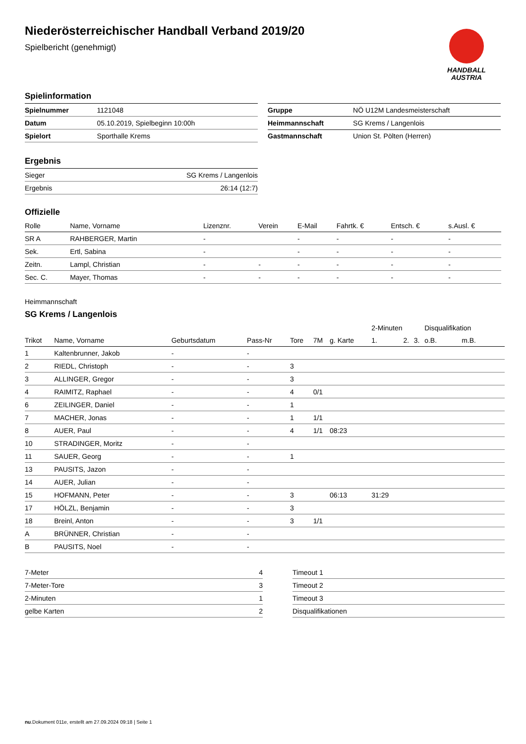HANDBALL
AUSTRIA
Niederösterreichischer Handball Verband 2019/20
Spielbericht (genehmigt)
Spielinformation
| Spielnummer | 1121048 |
| Datum | 05.10.2019, Spielbeginn 10:00h |
| Spielort | Sporthalle Krems |
| Gruppe | NÖ U12M Landesmeisterschaft |
| Heimmannschaft | SG Krems / Langenlois |
| Gastmannschaft | Union St. Pölten (Herren) |
Ergebnis
| Sieger | SG Krems / Langenlois |
| Ergebnis | 26:14 (12:7) |
Offizielle
| Rolle | Name, Vorname | Lizenznr. | Verein | E-Mail | Fahrtk. € | Entsch. € | s.Ausl. € |
| --- | --- | --- | --- | --- | --- | --- | --- |
| SR A | RAHBERGER, Martin | - | | - | - | - | - |
| Sek. | Ertl, Sabina | - | | - | - | - | - |
| Zeitn. | Lampl, Christian | - | - | - | - | - | - |
| Sec. C. | Mayer, Thomas | - | - | - | - | - | - |
Heimmannschaft
SG Krems / Langenlois
| | | | | | | | 2-Minuten | | | Disqualifikation | |
| --- | --- | --- | --- | --- | --- | --- | --- | --- | --- | --- | --- |
| Trikot | Name, Vorname | Geburtsdatum | Pass-Nr | Tore | 7M | g. Karte | 1. | 2. | 3. | o.B. | m.B. |
| 1 | Kaltenbrunner, Jakob | - | - | | | | | | | | |
| 2 | RIEDL, Christoph | - | - | 3 | | | | | | | |
| 3 | ALLINGER, Gregor | - | - | 3 | | | | | | | |
| 4 | RAIMITZ, Raphael | - | - | 4 | 0/1 | | | | | | |
| 6 | ZEILINGER, Daniel | - | - | 1 | | | | | | | |
| 7 | MACHER, Jonas | - | - | 1 | 1/1 | | | | | | |
| 8 | AUER, Paul | - | - | 4 | 1/1 | 08:23 | | | | | |
| 10 | STRADINGER, Moritz | - | - | | | | | | | | |
| 11 | SAUER, Georg | - | - | 1 | | | | | | | |
| 13 | PAUSITS, Jazon | - | - | | | | | | | | |
| 14 | AUER, Julian | - | - | | | | | | | | |
| 15 | HOFMANN, Peter | - | - | 3 | | 06:13 | 31:29 | | | | |
| 17 | HÖLZL, Benjamin | - | - | 3 | | | | | | | |
| 18 | Breinl, Anton | - | - | 3 | 1/1 | | | | | | |
| A | BRÜNNER, Christian | - | - | | | | | | | | |
| B | PAUSITS, Noel | - | - | | | | | | | | |
| 7-Meter | 4 |
| 7-Meter-Tore | 3 |
| 2-Minuten | 1 |
| gelbe Karten | 2 |
| Timeout 1 |
| Timeout 2 |
| Timeout 3 |
| Disqualifikationen |
nu.Dokument 011e, erstellt am 27.09.2024 09:18 | Seite 1